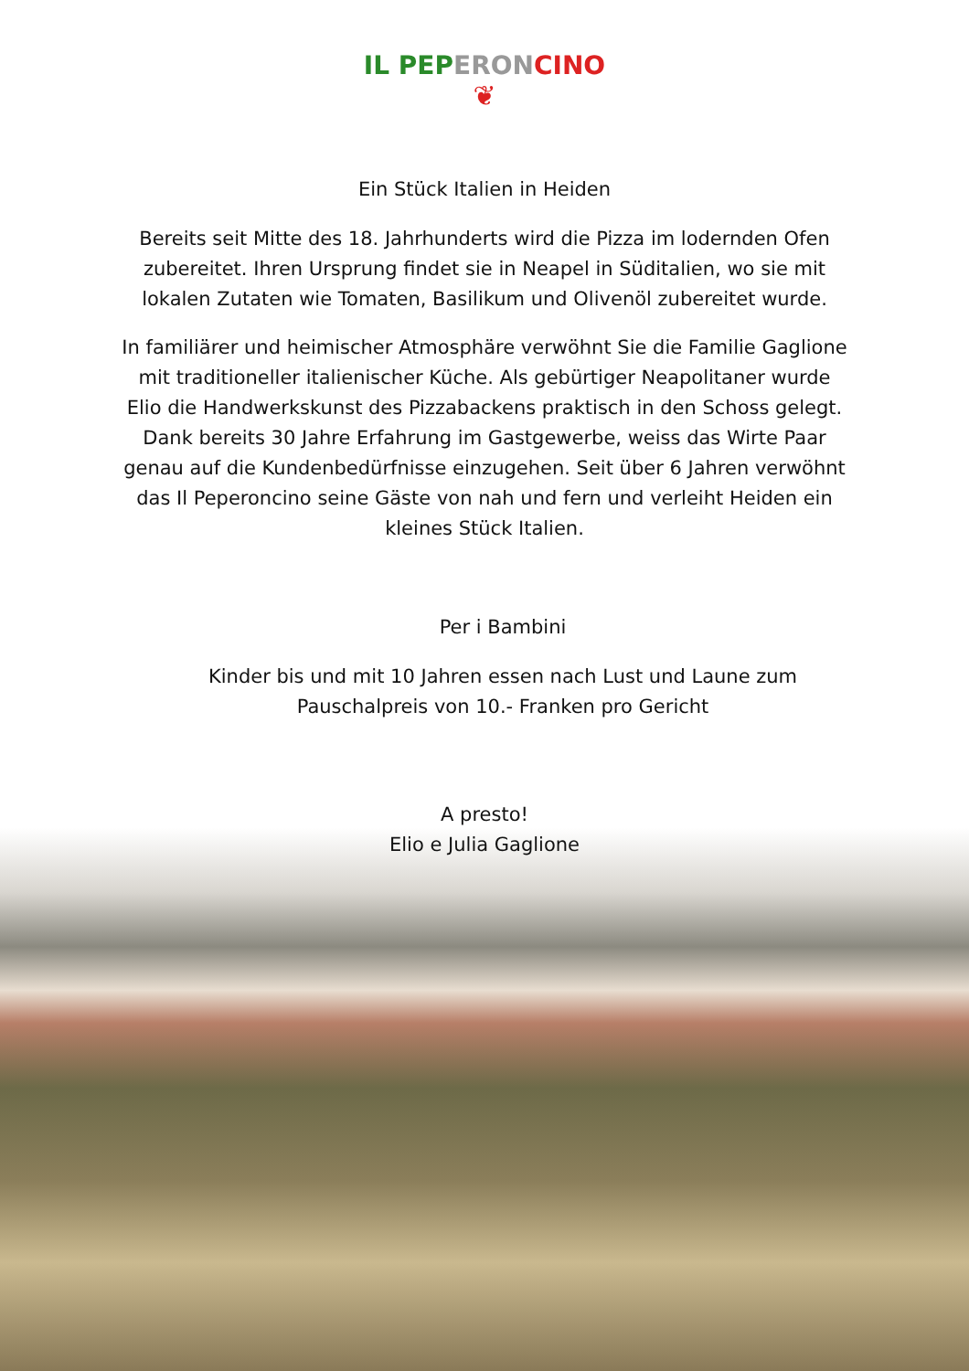IL PEP ERON CINO
❦
Ein Stück Italien in Heiden
Bereits seit Mitte des 18. Jahrhunderts wird die Pizza im lodernden Ofen zubereitet. Ihren Ursprung findet sie in Neapel in Süditalien, wo sie mit lokalen Zutaten wie Tomaten, Basilikum und Olivenöl zubereitet wurde.
In familiärer und heimischer Atmosphäre verwöhnt Sie die Familie Gaglione mit traditioneller italienischer Küche. Als gebürtiger Neapolitaner wurde Elio die Handwerkskunst des Pizzabackens praktisch in den Schoss gelegt. Dank bereits 30 Jahre Erfahrung im Gastgewerbe, weiss das Wirte Paar genau auf die Kundenbedürfnisse einzugehen. Seit über 6 Jahren verwöhnt das Il Peperoncino seine Gäste von nah und fern und verleiht Heiden ein kleines Stück Italien.
Per i Bambini
Kinder bis und mit 10 Jahren essen nach Lust und Laune zum Pauschalpreis von 10.- Franken pro Gericht
A presto!
Elio e Julia Gaglione